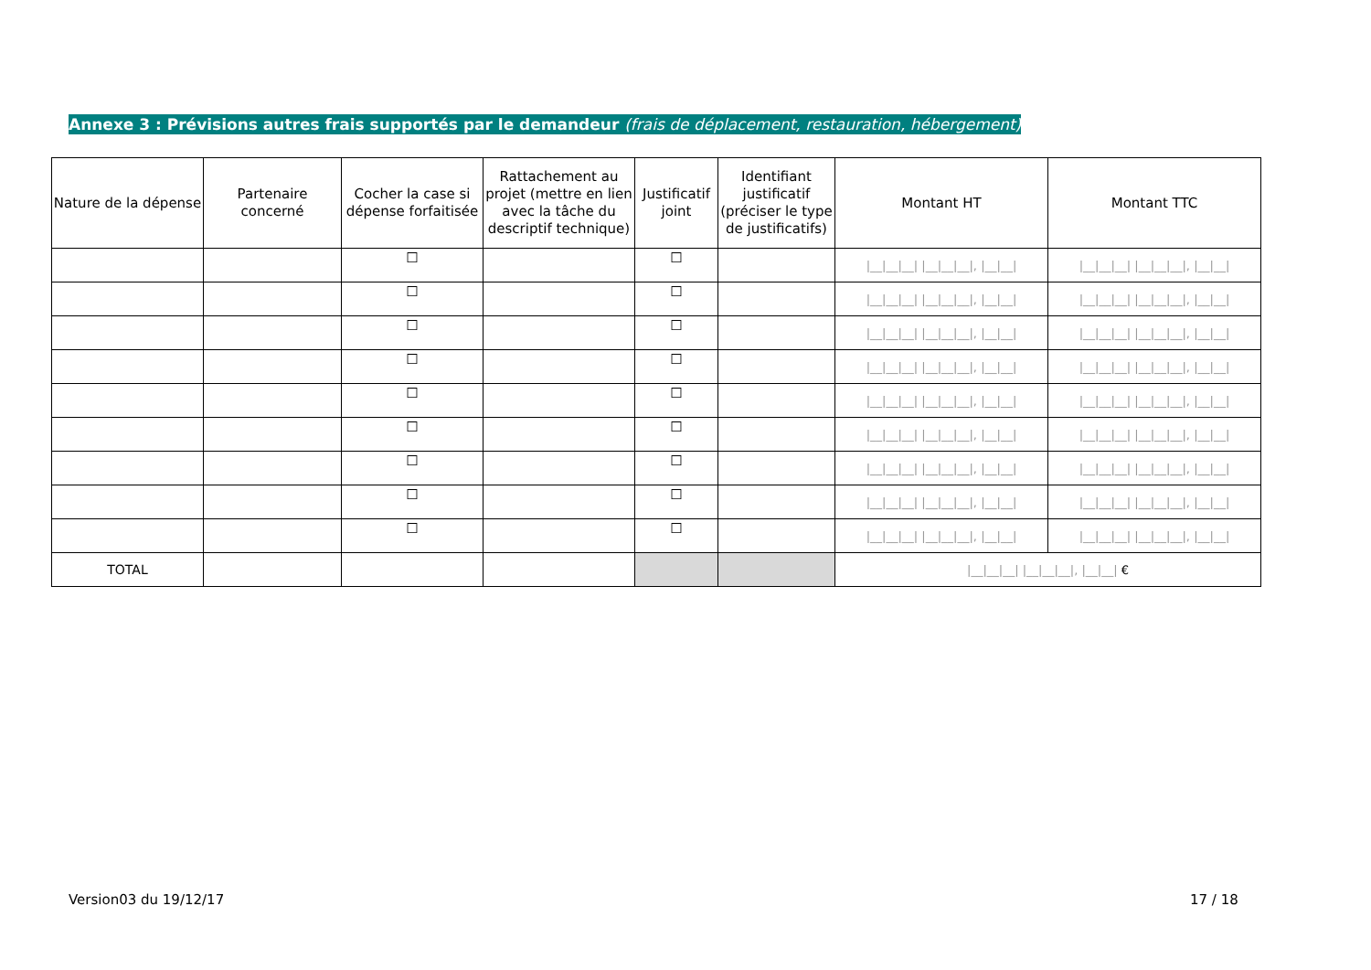Annexe 3 : Prévisions autres frais supportés par le demandeur (frais de déplacement, restauration, hébergement)
| Nature de la dépense | Partenaire concerné | Cocher la case si dépense forfaitisée | Rattachement au projet (mettre en lien avec la tâche du descriptif technique) | Justificatif joint | Identifiant justificatif (préciser le type de justificatifs) | Montant HT | Montant TTC |
| --- | --- | --- | --- | --- | --- | --- | --- |
| | | ☐ | | ☐ | | /__/__/__/ /__/__/__/, /__/__/ | /__/__/__/ /__/__/__/, /__/__/ |
| | | ☐ | | ☐ | | /__/__/__/ /__/__/__/, /__/__/ | /__/__/__/ /__/__/__/, /__/__/ |
| | | ☐ | | ☐ | | /__/__/__/ /__/__/__/, /__/__/ | /__/__/__/ /__/__/__/, /__/__/ |
| | | ☐ | | ☐ | | /__/__/__/ /__/__/__/, /__/__/ | /__/__/__/ /__/__/__/, /__/__/ |
| | | ☐ | | ☐ | | /__/__/__/ /__/__/__/, /__/__/ | /__/__/__/ /__/__/__/, /__/__/ |
| | | ☐ | | ☐ | | /__/__/__/ /__/__/__/, /__/__/ | /__/__/__/ /__/__/__/, /__/__/ |
| | | ☐ | | ☐ | | /__/__/__/ /__/__/__/, /__/__/ | /__/__/__/ /__/__/__/, /__/__/ |
| | | ☐ | | ☐ | | /__/__/__/ /__/__/__/, /__/__/ | /__/__/__/ /__/__/__/, /__/__/ |
| | | ☐ | | ☐ | | /__/__/__/ /__/__/__/, /__/__/ | /__/__/__/ /__/__/__/, /__/__/ |
| TOTAL | | | | | | /__/__/__/ /__/__/__/, /__/__/ € | |
Version03 du 19/12/17 17 / 18